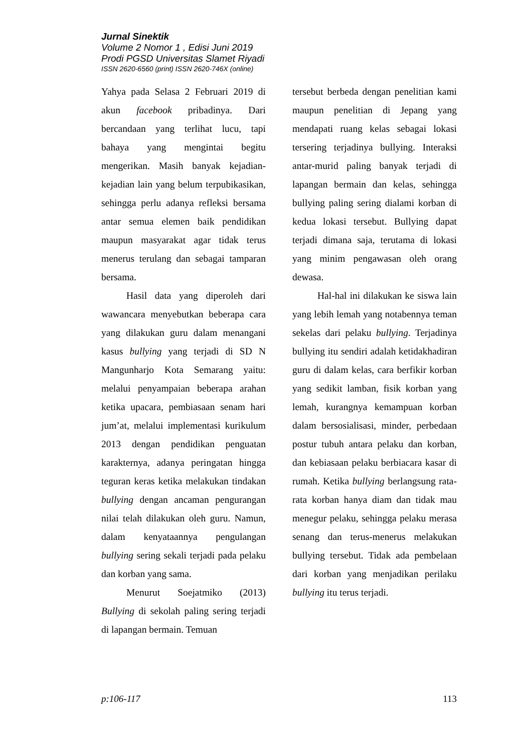Jurnal Sinektik
Volume 2 Nomor 1 , Edisi Juni 2019
Prodi PGSD Universitas Slamet Riyadi
ISSN 2620-6560 (print) ISSN 2620-746X (online)
Yahya pada Selasa 2 Februari 2019 di akun facebook pribadinya. Dari bercandaan yang terlihat lucu, tapi bahaya yang mengintai begitu mengerikan. Masih banyak kejadian-kejadian lain yang belum terpubikasikan, sehingga perlu adanya refleksi bersama antar semua elemen baik pendidikan maupun masyarakat agar tidak terus menerus terulang dan sebagai tamparan bersama.
Hasil data yang diperoleh dari wawancara menyebutkan beberapa cara yang dilakukan guru dalam menangani kasus bullying yang terjadi di SD N Mangunharjo Kota Semarang yaitu: melalui penyampaian beberapa arahan ketika upacara, pembiasaan senam hari jum’at, melalui implementasi kurikulum 2013 dengan pendidikan penguatan karakternya, adanya peringatan hingga teguran keras ketika melakukan tindakan bullying dengan ancaman pengurangan nilai telah dilakukan oleh guru. Namun, dalam kenyataannya pengulangan bullying sering sekali terjadi pada pelaku dan korban yang sama.
Menurut Soejatmiko (2013) Bullying di sekolah paling sering terjadi di lapangan bermain. Temuan
tersebut berbeda dengan penelitian kami maupun penelitian di Jepang yang mendapati ruang kelas sebagai lokasi tersering terjadinya bullying. Interaksi antar-murid paling banyak terjadi di lapangan bermain dan kelas, sehingga bullying paling sering dialami korban di kedua lokasi tersebut. Bullying dapat terjadi dimana saja, terutama di lokasi yang minim pengawasan oleh orang dewasa.
Hal-hal ini dilakukan ke siswa lain yang lebih lemah yang notabennya teman sekelas dari pelaku bullying. Terjadinya bullying itu sendiri adalah ketidakhadiran guru di dalam kelas, cara berfikir korban yang sedikit lamban, fisik korban yang lemah, kurangnya kemampuan korban dalam bersosialisasi, minder, perbedaan postur tubuh antara pelaku dan korban, dan kebiasaan pelaku berbiacara kasar di rumah. Ketika bullying berlangsung rata-rata korban hanya diam dan tidak mau menegur pelaku, sehingga pelaku merasa senang dan terus-menerus melakukan bullying tersebut. Tidak ada pembelaan dari korban yang menjadikan perilaku bullying itu terus terjadi.
p:106-117 113